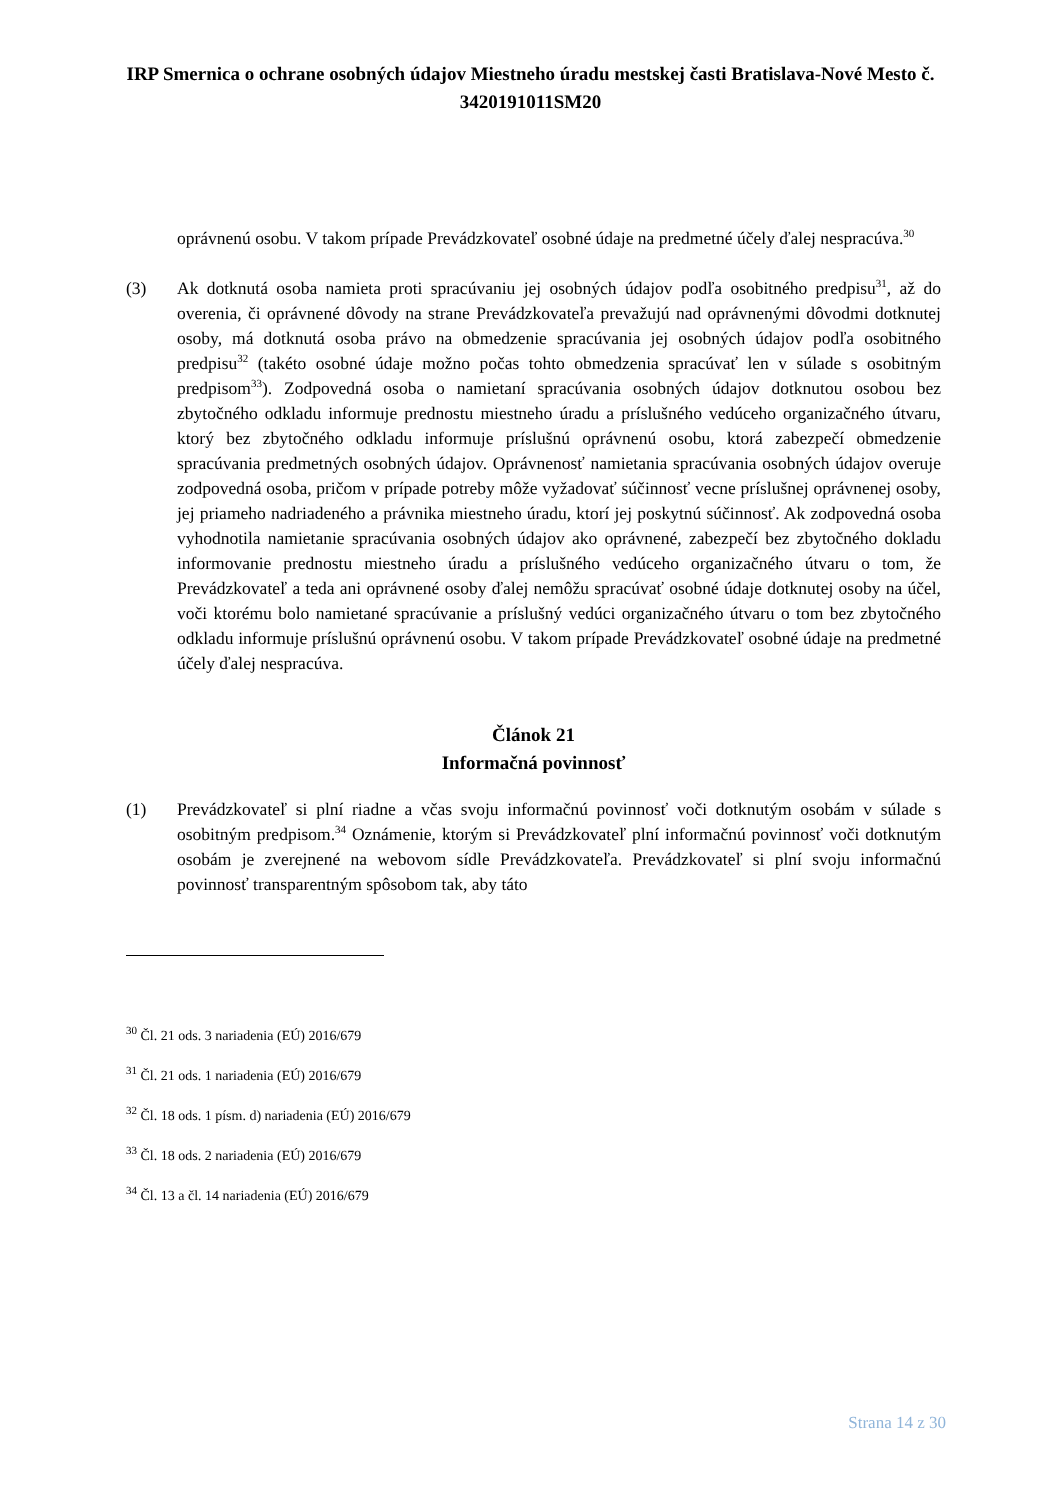IRP Smernica o ochrane osobných údajov Miestneho úradu mestskej časti Bratislava-Nové Mesto č. 3420191011SM20
oprávnenú osobu. V takom prípade Prevádzkovateľ osobné údaje na predmetné účely ďalej nespracúva.<sup>30</sup>
(3) Ak dotknutá osoba namieta proti spracúvaniu jej osobných údajov podľa osobitného predpisu<sup>31</sup>, až do overenia, či oprávnené dôvody na strane Prevádzkovateľa prevažujú nad oprávnenými dôvodmi dotknutej osoby, má dotknutá osoba právo na obmedzenie spracúvania jej osobných údajov podľa osobitného predpisu<sup>32</sup> (takéto osobné údaje možno počas tohto obmedzenia spracúvať len v súlade s osobitným predpisom<sup>33</sup>). Zodpovedná osoba o namietaní spracúvania osobných údajov dotknutou osobou bez zbytočného odkladu informuje prednostu miestneho úradu a príslušného vedúceho organizačného útvaru, ktorý bez zbytočného odkladu informuje príslušnú oprávnenú osobu, ktorá zabezpečí obmedzenie spracúvania predmetných osobných údajov. Oprávnenosť namietania spracúvania osobných údajov overuje zodpovedná osoba, pričom v prípade potreby môže vyžadovať súčinnosť vecne príslušnej oprávnenej osoby, jej priameho nadriadeného a právnika miestneho úradu, ktorí jej poskytnú súčinnosť. Ak zodpovedná osoba vyhodnotila namietanie spracúvania osobných údajov ako oprávnené, zabezpečí bez zbytočného dokladu informovanie prednostu miestneho úradu a príslušného vedúceho organizačného útvaru o tom, že Prevádzkovateľ a teda ani oprávnené osoby ďalej nemôžu spracúvať osobné údaje dotknutej osoby na účel, voči ktorému bolo namietané spracúvanie a príslušný vedúci organizačného útvaru o tom bez zbytočného odkladu informuje príslušnú oprávnenú osobu. V takom prípade Prevádzkovateľ osobné údaje na predmetné účely ďalej nespracúva.
Článok 21
Informačná povinnosť
(1) Prevádzkovateľ si plní riadne a včas svoju informačnú povinnosť voči dotknutým osobám v súlade s osobitným predpisom.<sup>34</sup> Oznámenie, ktorým si Prevádzkovateľ plní informačnú povinnosť voči dotknutým osobám je zverejnené na webovom sídle Prevádzkovateľa. Prevádzkovateľ si plní svoju informačnú povinnosť transparentným spôsobom tak, aby táto
<sup>30</sup> Čl. 21 ods. 3 nariadenia (EÚ) 2016/679
<sup>31</sup> Čl. 21 ods. 1 nariadenia (EÚ) 2016/679
<sup>32</sup> Čl. 18 ods. 1 písm. d) nariadenia (EÚ) 2016/679
<sup>33</sup> Čl. 18 ods. 2 nariadenia (EÚ) 2016/679
<sup>34</sup> Čl. 13 a čl. 14 nariadenia (EÚ) 2016/679
Strana 14 z 30